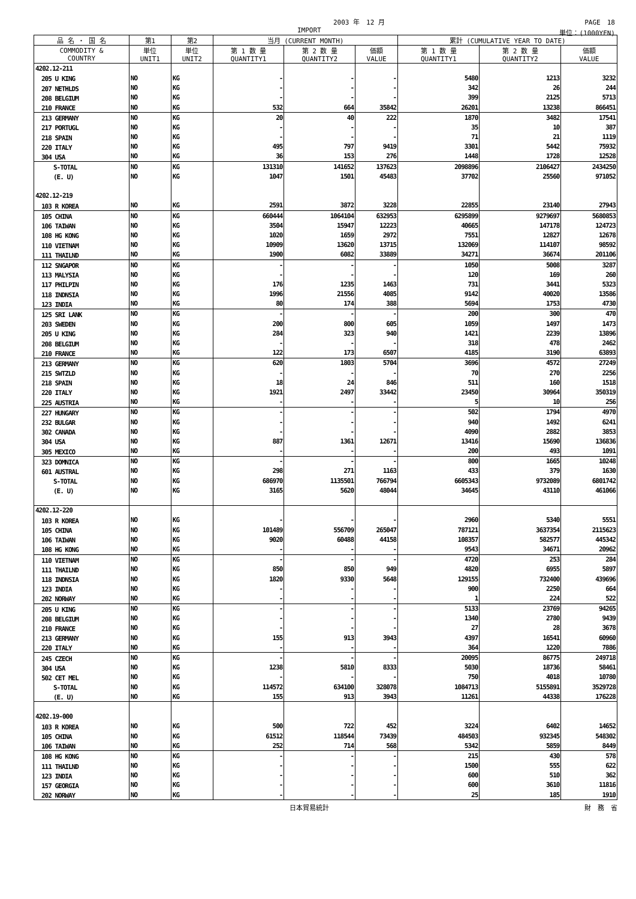2003 年　12 月 PAGE　18
IMPORT 単位：(1000YEN)
| 品 名 ・ 国 名 | 第1 | 第2 | 当月 (CURRENT MONTH) | | | 累計 (CUMULATIVE YEAR TO DATE) | | |
| --- | --- | --- | --- | --- | --- | --- | --- | --- |
| COMMODITY & COUNTRY | 単位 UNIT1 | 単位 UNIT2 | 第 1 数 量 QUANTITY1 | 第 2 数 量 QUANTITY2 | 価額 VALUE | 第 1 数 量 QUANTITY1 | 第 2 数 量 QUANTITY2 | 価額 VALUE |
| 4202.12-211 | | | | | | | | |
| 205 U KING | NO | KG | - | - | - | 5480 | 1213 | 3232 |
| 207 NETHLDS | NO | KG | - | - | - | 342 | 26 | 244 |
| 208 BELGIUM | NO | KG | - | - | - | 399 | 2125 | 5713 |
| 210 FRANCE | NO | KG | 532 | 664 | 35842 | 26201 | 13238 | 866451 |
| 213 GERMANY | NO | KG | 20 | 40 | 222 | 1870 | 3482 | 17541 |
| 217 PORTUGL | NO | KG | - | - | - | 35 | 10 | 387 |
| 218 SPAIN | NO | KG | - | - | - | 71 | 21 | 1119 |
| 220 ITALY | NO | KG | 495 | 797 | 9419 | 3301 | 5442 | 75932 |
| 304 USA | NO | KG | 36 | 153 | 276 | 1448 | 1728 | 12528 |
| S-TOTAL | NO | KG | 131310 | 141652 | 137623 | 2098896 | 2106427 | 2434250 |
| (E. U) | NO | KG | 1047 | 1501 | 45483 | 37702 | 25560 | 971052 |
| 4202.12-219 | | | | | | | | |
| 103 R KOREA | NO | KG | 2591 | 3872 | 3228 | 22855 | 23140 | 27943 |
| 105 CHINA | NO | KG | 660444 | 1064104 | 632953 | 6295899 | 9279697 | 5680853 |
| 106 TAIWAN | NO | KG | 3504 | 15947 | 12223 | 40665 | 147178 | 124723 |
| 108 HG KONG | NO | KG | 1020 | 1659 | 2972 | 7551 | 12827 | 12678 |
| 110 VIETNAM | NO | KG | 10909 | 13620 | 13715 | 132069 | 114107 | 98592 |
| 111 THAILND | NO | KG | 1900 | 6082 | 33889 | 34271 | 36674 | 201106 |
| 112 SNGAPOR | NO | KG | - | - | - | 1050 | 5008 | 3287 |
| 113 MALYSIA | NO | KG | - | - | - | 120 | 169 | 260 |
| 117 PHILPIN | NO | KG | 176 | 1235 | 1463 | 731 | 3441 | 5323 |
| 118 INDNSIA | NO | KG | 1996 | 21556 | 4085 | 9142 | 40020 | 13586 |
| 123 INDIA | NO | KG | 80 | 174 | 388 | 5694 | 1753 | 4730 |
| 125 SRI LANK | NO | KG | - | - | - | 200 | 300 | 470 |
| 203 SWEDEN | NO | KG | 200 | 800 | 605 | 1059 | 1497 | 1473 |
| 205 U KING | NO | KG | 284 | 323 | 940 | 1421 | 2239 | 13896 |
| 208 BELGIUM | NO | KG | - | - | - | 318 | 478 | 2462 |
| 210 FRANCE | NO | KG | 122 | 173 | 6507 | 4185 | 3190 | 63893 |
| 213 GERMANY | NO | KG | 620 | 1803 | 5704 | 3696 | 4572 | 27249 |
| 215 SWTZLD | NO | KG | - | - | - | 70 | 270 | 2256 |
| 218 SPAIN | NO | KG | 18 | 24 | 846 | 511 | 160 | 1518 |
| 220 ITALY | NO | KG | 1921 | 2497 | 33442 | 23450 | 30964 | 350319 |
| 225 AUSTRIA | NO | KG | - | - | - | 5 | 10 | 256 |
| 227 HUNGARY | NO | KG | - | - | - | 502 | 1794 | 4970 |
| 232 BULGAR | NO | KG | - | - | - | 940 | 1492 | 6241 |
| 302 CANADA | NO | KG | - | - | - | 4090 | 2882 | 3853 |
| 304 USA | NO | KG | 887 | 1361 | 12671 | 13416 | 15690 | 136836 |
| 305 MEXICO | NO | KG | - | - | - | 200 | 493 | 1091 |
| 323 DOMNICA | NO | KG | - | - | - | 800 | 1665 | 10248 |
| 601 AUSTRAL | NO | KG | 298 | 271 | 1163 | 433 | 379 | 1630 |
| S-TOTAL | NO | KG | 686970 | 1135501 | 766794 | 6605343 | 9732089 | 6801742 |
| (E. U) | NO | KG | 3165 | 5620 | 48044 | 34645 | 43110 | 461066 |
| 4202.12-220 | | | | | | | | |
| 103 R KOREA | NO | KG | - | - | - | 2960 | 5340 | 5551 |
| 105 CHINA | NO | KG | 101489 | 556709 | 265047 | 787121 | 3637354 | 2115623 |
| 106 TAIWAN | NO | KG | 9020 | 60488 | 44158 | 108357 | 582577 | 445342 |
| 108 HG KONG | NO | KG | - | - | - | 9543 | 34671 | 20962 |
| 110 VIETNAM | NO | KG | - | - | - | 4720 | 253 | 284 |
| 111 THAILND | NO | KG | 850 | 850 | 949 | 4820 | 6955 | 5897 |
| 118 INDNSIA | NO | KG | 1820 | 9330 | 5648 | 129155 | 732400 | 439696 |
| 123 INDIA | NO | KG | - | - | - | 900 | 2250 | 664 |
| 202 NORWAY | NO | KG | - | - | - | 1 | 224 | 522 |
| 205 U KING | NO | KG | - | - | - | 5133 | 23769 | 94265 |
| 208 BELGIUM | NO | KG | - | - | - | 1340 | 2780 | 9439 |
| 210 FRANCE | NO | KG | - | - | - | 27 | 28 | 3678 |
| 213 GERMANY | NO | KG | 155 | 913 | 3943 | 4397 | 16541 | 60960 |
| 220 ITALY | NO | KG | - | - | - | 364 | 1220 | 7886 |
| 245 CZECH | NO | KG | - | - | - | 20095 | 86775 | 249718 |
| 304 USA | NO | KG | 1238 | 5810 | 8333 | 5030 | 18736 | 58461 |
| 502 CET MEL | NO | KG | - | - | - | 750 | 4018 | 10780 |
| S-TOTAL | NO | KG | 114572 | 634100 | 328078 | 1084713 | 5155891 | 3529728 |
| (E. U) | NO | KG | 155 | 913 | 3943 | 11261 | 44338 | 176228 |
| 4202.19-000 | | | | | | | | |
| 103 R KOREA | NO | KG | 500 | 722 | 452 | 3224 | 6402 | 14652 |
| 105 CHINA | NO | KG | 61512 | 118544 | 73439 | 484503 | 932345 | 548302 |
| 106 TAIWAN | NO | KG | 252 | 714 | 568 | 5342 | 5859 | 8449 |
| 108 HG KONG | NO | KG | - | - | - | 215 | 430 | 578 |
| 111 THAILND | NO | KG | - | - | - | 1500 | 555 | 622 |
| 123 INDIA | NO | KG | - | - | - | 600 | 510 | 362 |
| 157 GEORGIA | NO | KG | - | - | - | 600 | 3610 | 11816 |
| 202 NORWAY | NO | KG | - | - | - | 25 | 185 | 1910 |
日本貿易統計 財　務　省